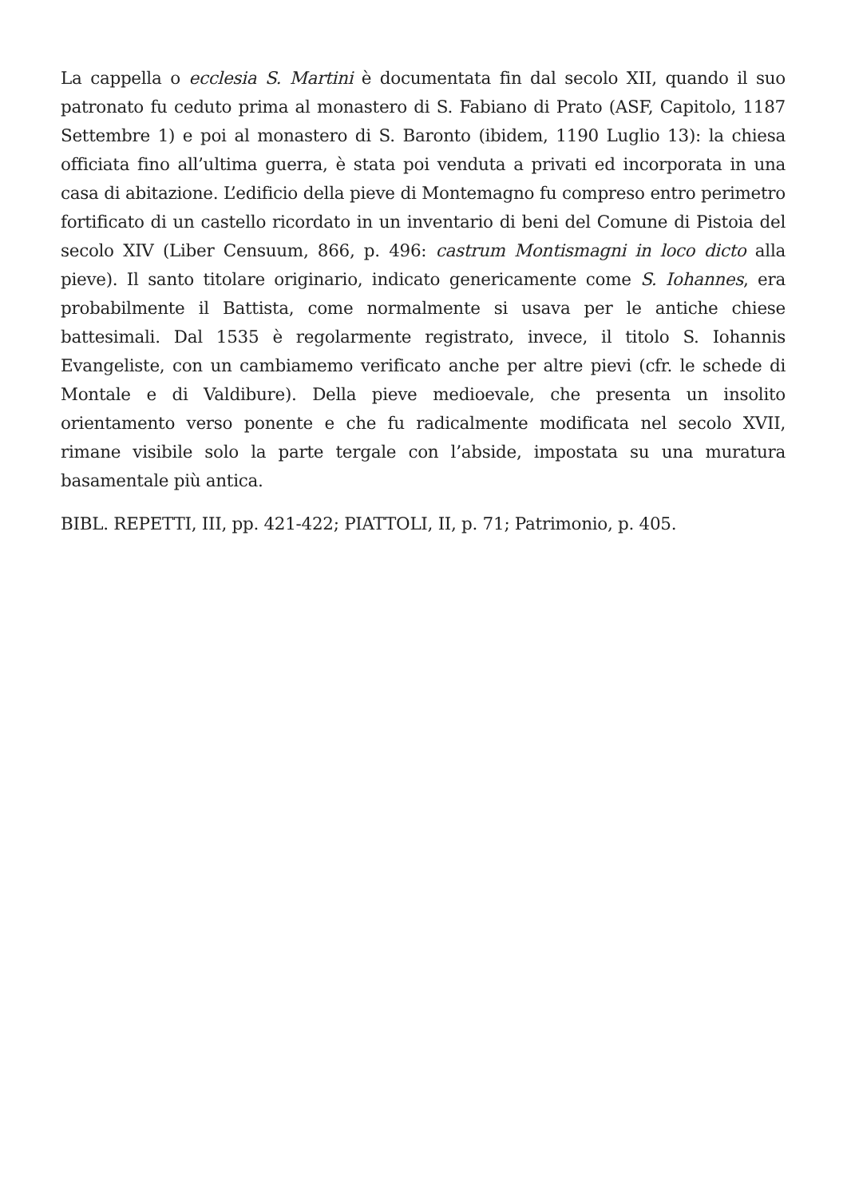La cappella o ecclesia S. Martini è documentata fin dal secolo XII, quando il suo patronato fu ceduto prima al monastero di S. Fabiano di Prato (ASF, Capitolo, 1187 Settembre 1) e poi al monastero di S. Baronto (ibidem, 1190 Luglio 13): la chiesa officiata fino all’ultima guerra, è stata poi venduta a privati ed incorporata in una casa di abitazione. L’edificio della pieve di Montemagno fu compreso entro perimetro fortificato di un castello ricordato in un inventario di beni del Comune di Pistoia del secolo XIV (Liber Censuum, 866, p. 496: castrum Montismagni in loco dicto alla pieve). Il santo titolare originario, indicato genericamente come S. Iohannes, era probabilmente il Battista, come normalmente si usava per le antiche chiese battesimali. Dal 1535 è regolarmente registrato, invece, il titolo S. Iohannis Evangeliste, con un cambiamemo verificato anche per altre pievi (cfr. le schede di Montale e di Valdibure). Della pieve medioevale, che presenta un insolito orientamento verso ponente e che fu radicalmente modificata nel secolo XVII, rimane visibile solo la parte tergale con l’abside, impostata su una muratura basamentale più antica.
BIBL. REPETTI, III, pp. 421-422; PIATTOLI, II, p. 71; Patrimonio, p. 405.